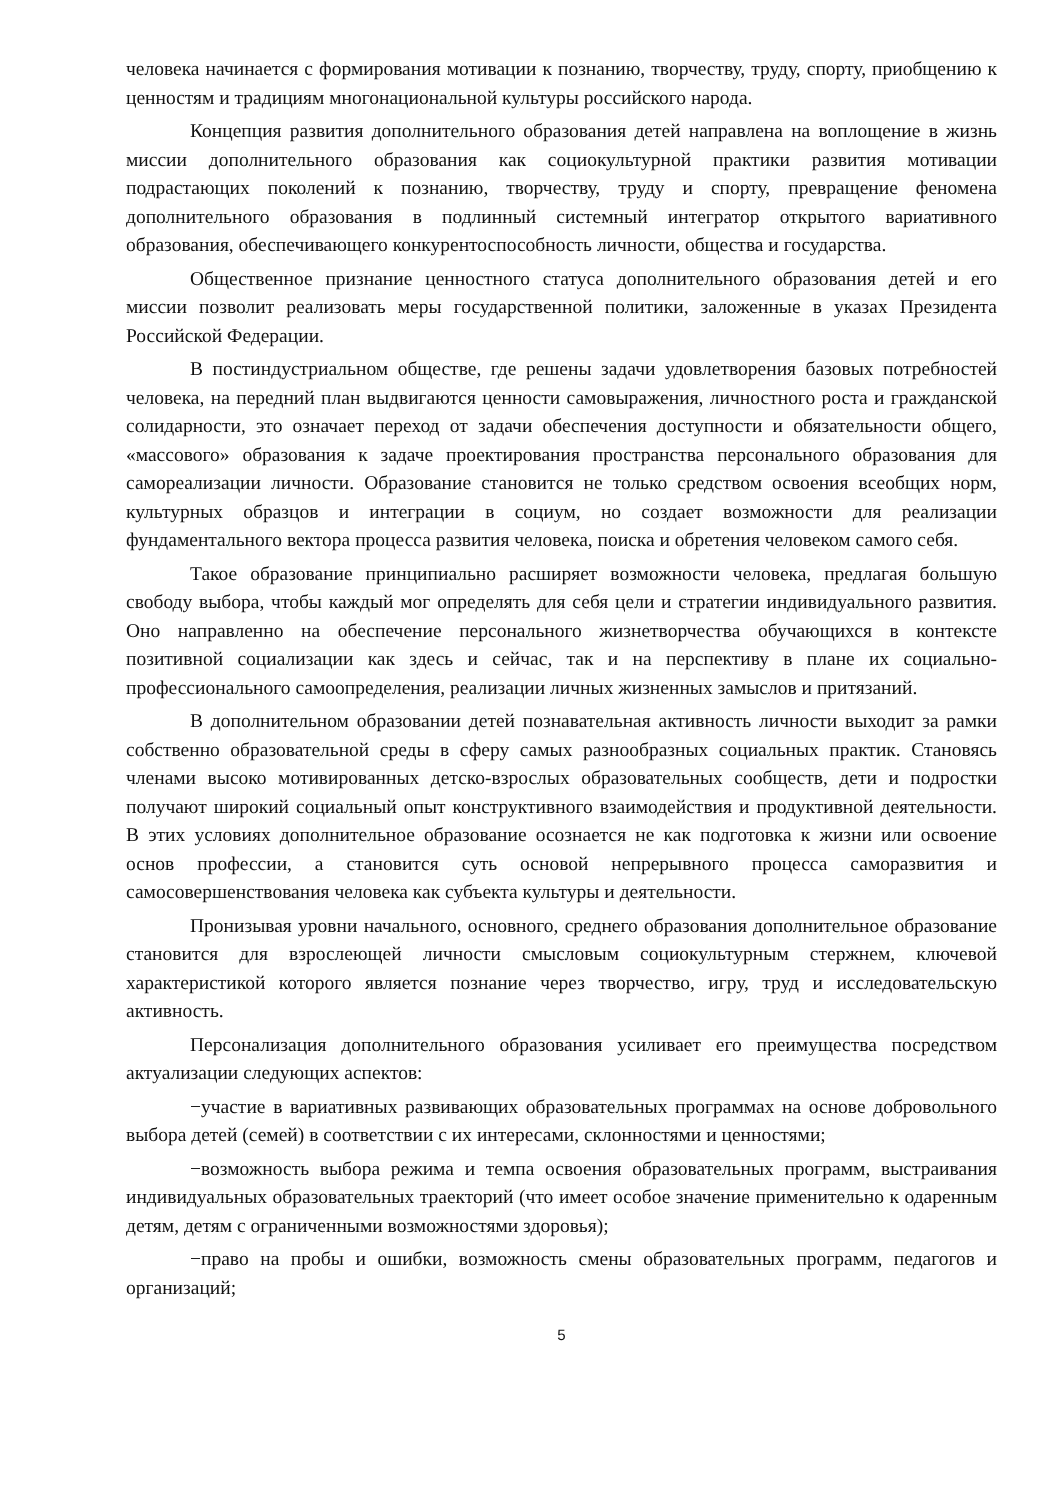человека начинается с формирования мотивации к познанию, творчеству, труду, спорту, приобщению к ценностям и традициям многонациональной культуры российского народа.
Концепция развития дополнительного образования детей направлена на воплощение в жизнь миссии дополнительного образования как социокультурной практики развития мотивации подрастающих поколений к познанию, творчеству, труду и спорту, превращение феномена дополнительного образования в подлинный системный интегратор открытого вариативного образования, обеспечивающего конкурентоспособность личности, общества и государства.
Общественное признание ценностного статуса дополнительного образования детей и его миссии позволит реализовать меры государственной политики, заложенные в указах Президента Российской Федерации.
В постиндустриальном обществе, где решены задачи удовлетворения базовых потребностей человека, на передний план выдвигаются ценности самовыражения, личностного роста и гражданской солидарности, это означает переход от задачи обеспечения доступности и обязательности общего, «массового» образования к задаче проектирования пространства персонального образования для самореализации личности. Образование становится не только средством освоения всеобщих норм, культурных образцов и интеграции в социум, но создает возможности для реализации фундаментального вектора процесса развития человека, поиска и обретения человеком самого себя.
Такое образование принципиально расширяет возможности человека, предлагая большую свободу выбора, чтобы каждый мог определять для себя цели и стратегии индивидуального развития. Оно направленно на обеспечение персонального жизнетворчества обучающихся в контексте позитивной социализации как здесь и сейчас, так и на перспективу в плане их социально-профессионального самоопределения, реализации личных жизненных замыслов и притязаний.
В дополнительном образовании детей познавательная активность личности выходит за рамки собственно образовательной среды в сферу самых разнообразных социальных практик. Становясь членами высоко мотивированных детско-взрослых образовательных сообществ, дети и подростки получают широкий социальный опыт конструктивного взаимодействия и продуктивной деятельности. В этих условиях дополнительное образование осознается не как подготовка к жизни или освоение основ профессии, а становится суть основой непрерывного процесса саморазвития и самосовершенствования человека как субъекта культуры и деятельности.
Пронизывая уровни начального, основного, среднего образования дополнительное образование становится для взрослеющей личности смысловым социокультурным стержнем, ключевой характеристикой которого является познание через творчество, игру, труд и исследовательскую активность.
Персонализация дополнительного образования усиливает его преимущества посредством актуализации следующих аспектов:
−участие в вариативных развивающих образовательных программах на основе добровольного выбора детей (семей) в соответствии с их интересами, склонностями и ценностями;
−возможность выбора режима и темпа освоения образовательных программ, выстраивания индивидуальных образовательных траекторий (что имеет особое значение применительно к одаренным детям, детям с ограниченными возможностями здоровья);
−право на пробы и ошибки, возможность смены образовательных программ, педагогов и организаций;
5